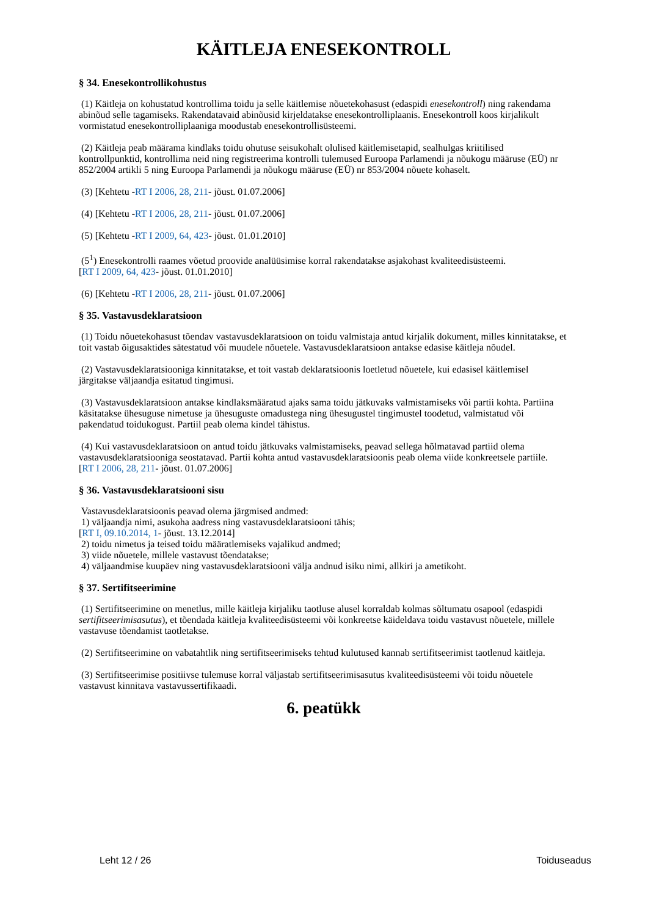KÄITLEJA ENESEKONTROLL
§ 34. Enesekontrollikohustus
(1) Käitleja on kohustatud kontrollima toidu ja selle käitlemise nõuetekohasust (edaspidi enesekontroll) ning rakendama abinõud selle tagamiseks. Rakendatavaid abinõusid kirjeldatakse enesekontrolliplaanis. Enesekontroll koos kirjalikult vormistatud enesekontrolliplaaniga moodustab enesekontrollisüsteemi.
(2) Käitleja peab määrama kindlaks toidu ohutuse seisukohalt olulised käitlemisetapid, sealhulgas kriitilised kontrollpunktid, kontrollima neid ning registreerima kontrolli tulemused Euroopa Parlamendi ja nõukogu määruse (EÜ) nr 852/2004 artikli 5 ning Euroopa Parlamendi ja nõukogu määruse (EÜ) nr 853/2004 nõuete kohaselt.
(3) [Kehtetu -RT I 2006, 28, 211- jõust. 01.07.2006]
(4) [Kehtetu -RT I 2006, 28, 211- jõust. 01.07.2006]
(5) [Kehtetu -RT I 2009, 64, 423- jõust. 01.01.2010]
(5<sup>1</sup>) Enesekontrolli raames võetud proovide analüüsimise korral rakendatakse asjakohast kvaliteedisüsteemi.
[RT I 2009, 64, 423- jõust. 01.01.2010]
(6) [Kehtetu -RT I 2006, 28, 211- jõust. 01.07.2006]
§ 35. Vastavusdeklaratsioon
(1) Toidu nõuetekohasust tõendav vastavusdeklaratsioon on toidu valmistaja antud kirjalik dokument, milles kinnitatakse, et toit vastab õigusaktides sätestatud või muudele nõuetele. Vastavusdeklaratsioon antakse edasise käitleja nõudel.
(2) Vastavusdeklaratsiooniga kinnitatakse, et toit vastab deklaratsioonis loetletud nõuetele, kui edasisel käitlemisel järgitakse väljaandja esitatud tingimusi.
(3) Vastavusdeklaratsioon antakse kindlaksmääratud ajaks sama toidu jätkuvaks valmistamiseks või partii kohta. Partiina käsitatakse ühesuguse nimetuse ja ühesuguste omadustega ning ühesugustel tingimustel toodetud, valmistatud või pakendatud toidukogust. Partiil peab olema kindel tähistus.
(4) Kui vastavusdeklaratsioon on antud toidu jätkuvaks valmistamiseks, peavad sellega hõlmatavad partiid olema vastavusdeklaratsiooniga seostatavad. Partii kohta antud vastavusdeklaratsioonis peab olema viide konkreetsele partiile.
[RT I 2006, 28, 211- jõust. 01.07.2006]
§ 36. Vastavusdeklaratsiooni sisu
Vastavusdeklaratsioonis peavad olema järgmised andmed:
1) väljaandja nimi, asukoha aadress ning vastavusdeklaratsiooni tähis;
[RT I, 09.10.2014, 1- jõust. 13.12.2014]
2) toidu nimetus ja teised toidu määratlemiseks vajalikud andmed;
3) viide nõuetele, millele vastavust tõendatakse;
4) väljaandmise kuupäev ning vastavusdeklaratsiooni välja andnud isiku nimi, allkiri ja ametikoht.
§ 37. Sertifitseerimine
(1) Sertifitseerimine on menetlus, mille käitleja kirjaliku taotluse alusel korraldab kolmas sõltumatu osapool (edaspidi sertifitseerimisasutus), et tõendada käitleja kvaliteedisüsteemi või konkreetse käideldava toidu vastavust nõuetele, millele vastavuse tõendamist taotletakse.
(2) Sertifitseerimine on vabatahtlik ning sertifitseerimiseks tehtud kulutused kannab sertifitseerimist taotlenud käitleja.
(3) Sertifitseerimise positiivse tulemuse korral väljastab sertifitseerimisasutus kvaliteedisüsteemi või toidu nõuetele vastavust kinnitava vastavussertifikaadi.
6. peatükk
Leht 12 / 26 Toiduseadus